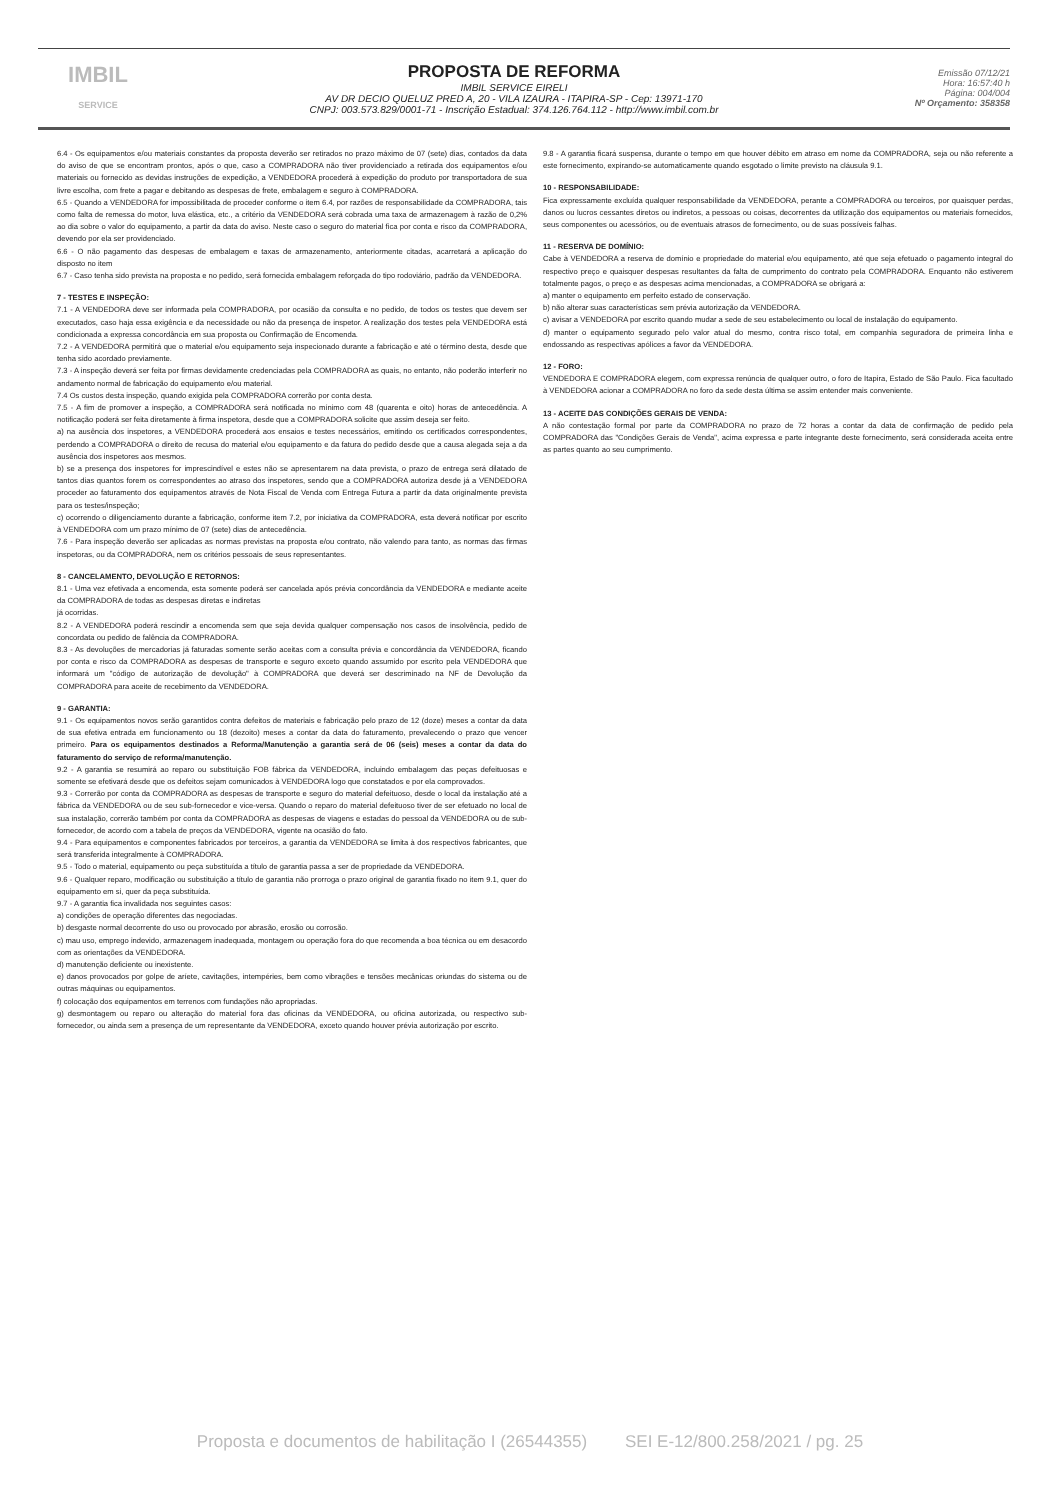IMBIL
SERVICE
PROPOSTA DE REFORMA
IMBIL SERVICE EIRELI
AV DR DECIO QUELUZ PRED A, 20 - VILA IZAURA - ITAPIRA-SP - Cep: 13971-170
CNPJ: 003.573.829/0001-71 - Inscrição Estadual: 374.126.764.112 - http://www.imbil.com.br
Emissão 07/12/21
Hora: 16:57:40 h
Página: 004/004
Nº Orçamento: 358358
6.4 - Os equipamentos e/ou materiais constantes da proposta deverão ser retirados no prazo máximo de 07 (sete) dias, contados da data do aviso de que se encontram prontos, após o que, caso a COMPRADORA não tiver providenciado a retirada dos equipamentos e/ou materiais ou fornecido as devidas instruções de expedição, a VENDEDORA procederá à expedição do produto por transportadora de sua livre escolha, com frete a pagar e debitando as despesas de frete, embalagem e seguro à COMPRADORA.
6.5 - Quando a VENDEDORA for impossibilitada de proceder conforme o item 6.4, por razões de responsabilidade da COMPRADORA, tais como falta de remessa do motor, luva elástica, etc., a critério da VENDEDORA será cobrada uma taxa de armazenagem à razão de 0,2% ao dia sobre o valor do equipamento, a partir da data do aviso. Neste caso o seguro do material fica por conta e risco da COMPRADORA, devendo por ela ser providenciado.
6.6 - O não pagamento das despesas de embalagem e taxas de armazenamento, anteriormente citadas, acarretará a aplicação do disposto no item
6.7 - Caso tenha sido prevista na proposta e no pedido, será fornecida embalagem reforçada do tipo rodoviário, padrão da VENDEDORA.
7 - TESTES E INSPEÇÃO:
7.1 - A VENDEDORA deve ser informada pela COMPRADORA, por ocasião da consulta e no pedido, de todos os testes que devem ser executados, caso haja essa exigência e da necessidade ou não da presença de inspetor. A realização dos testes pela VENDEDORA está condicionada a expressa concordância em sua proposta ou Confirmação de Encomenda.
7.2 - A VENDEDORA permitirá que o material e/ou equipamento seja inspecionado durante a fabricação e até o término desta, desde que tenha sido acordado previamente.
7.3 - A inspeção deverá ser feita por firmas devidamente credenciadas pela COMPRADORA as quais, no entanto, não poderão interferir no andamento normal de fabricação do equipamento e/ou material.
7.4 Os custos desta inspeção, quando exigida pela COMPRADORA correrão por conta desta.
7.5 - A fim de promover a inspeção, a COMPRADORA será notificada no mínimo com 48 (quarenta e oito) horas de antecedência. A notificação poderá ser feita diretamente à firma inspetora, desde que a COMPRADORA solicite que assim deseja ser feito.
a) na ausência dos inspetores, a VENDEDORA procederá aos ensaios e testes necessários, emitindo os certificados correspondentes, perdendo a COMPRADORA o direito de recusa do material e/ou equipamento e da fatura do pedido desde que a causa alegada seja a da ausência dos inspetores aos mesmos.
b) se a presença dos inspetores for imprescindível e estes não se apresentarem na data prevista, o prazo de entrega será dilatado de tantos dias quantos forem os correspondentes ao atraso dos inspetores, sendo que a COMPRADORA autoriza desde já a VENDEDORA proceder ao faturamento dos equipamentos através de Nota Fiscal de Venda com Entrega Futura a partir da data originalmente prevista para os testes/inspeção;
c) ocorrendo o diligenciamento durante a fabricação, conforme item 7.2, por iniciativa da COMPRADORA, esta deverá notificar por escrito à VENDEDORA com um prazo mínimo de 07 (sete) dias de antecedência.
7.6 - Para inspeção deverão ser aplicadas as normas previstas na proposta e/ou contrato, não valendo para tanto, as normas das firmas inspetoras, ou da COMPRADORA, nem os critérios pessoais de seus representantes.
8 - CANCELAMENTO, DEVOLUÇÃO E RETORNOS:
8.1 - Uma vez efetivada a encomenda, esta somente poderá ser cancelada após prévia concordância da VENDEDORA e mediante aceite da COMPRADORA de todas as despesas diretas e indiretas
já ocorridas.
8.2 - A VENDEDORA poderá rescindir a encomenda sem que seja devida qualquer compensação nos casos de insolvência, pedido de concordata ou pedido de falência da COMPRADORA.
8.3 - As devoluções de mercadorias já faturadas somente serão aceitas com a consulta prévia e concordância da VENDEDORA, ficando por conta e risco da COMPRADORA as despesas de transporte e seguro exceto quando assumido por escrito pela VENDEDORA que informará um "código de autorização de devolução" à COMPRADORA que deverá ser descriminado na NF de Devolução da COMPRADORA para aceite de recebimento da VENDEDORA.
9 - GARANTIA:
9.1 - Os equipamentos novos serão garantidos contra defeitos de materiais e fabricação pelo prazo de 12 (doze) meses a contar da data de sua efetiva entrada em funcionamento ou 18 (dezoito) meses a contar da data do faturamento, prevalecendo o prazo que vencer primeiro. Para os equipamentos destinados a Reforma/Manutenção a garantia será de 06 (seis) meses a contar da data do faturamento do serviço de reforma/manutenção.
9.2 - A garantia se resumirá ao reparo ou substituição FOB fábrica da VENDEDORA, incluindo embalagem das peças defeituosas e somente se efetivará desde que os defeitos sejam comunicados à VENDEDORA logo que constatados e por ela comprovados.
9.3 - Correrão por conta da COMPRADORA as despesas de transporte e seguro do material defeituoso, desde o local da instalação até a fábrica da VENDEDORA ou de seu sub-fornecedor e vice-versa. Quando o reparo do material defeituoso tiver de ser efetuado no local de sua instalação, correrão também por conta da COMPRADORA as despesas de viagens e estadas do pessoal da VENDEDORA ou de sub-fornecedor, de acordo com a tabela de preços da VENDEDORA, vigente na ocasião do fato.
9.4 - Para equipamentos e componentes fabricados por terceiros, a garantia da VENDEDORA se limita à dos respectivos fabricantes, que será transferida integralmente à COMPRADORA.
9.5 - Todo o material, equipamento ou peça substituída a título de garantia passa a ser de propriedade da VENDEDORA.
9.6 - Qualquer reparo, modificação ou substituição a título de garantia não prorroga o prazo original de garantia fixado no item 9.1, quer do equipamento em si, quer da peça substituída.
9.7 - A garantia fica invalidada nos seguintes casos:
a) condições de operação diferentes das negociadas.
b) desgaste normal decorrente do uso ou provocado por abrasão, erosão ou corrosão.
c) mau uso, emprego indevido, armazenagem inadequada, montagem ou operação fora do que recomenda a boa técnica ou em desacordo com as orientações da VENDEDORA.
d) manutenção deficiente ou inexistente.
e) danos provocados por golpe de aríete, cavitações, intempéries, bem como vibrações e tensões mecânicas oriundas do sistema ou de outras máquinas ou equipamentos.
f) colocação dos equipamentos em terrenos com fundações não apropriadas.
g) desmontagem ou reparo ou alteração do material fora das oficinas da VENDEDORA, ou oficina autorizada, ou respectivo sub-fornecedor, ou ainda sem a presença de um representante da VENDEDORA, exceto quando houver prévia autorização por escrito.
9.8 - A garantia ficará suspensa, durante o tempo em que houver débito em atraso em nome da COMPRADORA, seja ou não referente a este fornecimento, expirando-se automaticamente quando esgotado o limite previsto na cláusula 9.1.
10 - RESPONSABILIDADE:
Fica expressamente excluída qualquer responsabilidade da VENDEDORA, perante a COMPRADORA ou terceiros, por quaisquer perdas, danos ou lucros cessantes diretos ou indiretos, a pessoas ou coisas, decorrentes da utilização dos equipamentos ou materiais fornecidos, seus componentes ou acessórios, ou de eventuais atrasos de fornecimento, ou de suas possíveis falhas.
11 - RESERVA DE DOMÍNIO:
Cabe à VENDEDORA a reserva de domínio e propriedade do material e/ou equipamento, até que seja efetuado o pagamento integral do respectivo preço e quaisquer despesas resultantes da falta de cumprimento do contrato pela COMPRADORA. Enquanto não estiverem totalmente pagos, o preço e as despesas acima mencionadas, a COMPRADORA se obrigará a:
a) manter o equipamento em perfeito estado de conservação.
b) não alterar suas características sem prévia autorização da VENDEDORA.
c) avisar a VENDEDORA por escrito quando mudar a sede de seu estabelecimento ou local de instalação do equipamento.
d) manter o equipamento segurado pelo valor atual do mesmo, contra risco total, em companhia seguradora de primeira linha e endossando as respectivas apólices a favor da VENDEDORA.
12 - FORO:
VENDEDORA E COMPRADORA elegem, com expressa renúncia de qualquer outro, o foro de Itapira, Estado de São Paulo. Fica facultado à VENDEDORA acionar a COMPRADORA no foro da sede desta última se assim entender mais conveniente.
13 - ACEITE DAS CONDIÇÕES GERAIS DE VENDA:
A não contestação formal por parte da COMPRADORA no prazo de 72 horas a contar da data de confirmação de pedido pela COMPRADORA das "Condições Gerais de Venda", acima expressa e parte integrante deste fornecimento, será considerada aceita entre as partes quanto ao seu cumprimento.
Proposta e documentos de habilitação I (26544355) SEI E-12/800.258/2021 / pg. 25